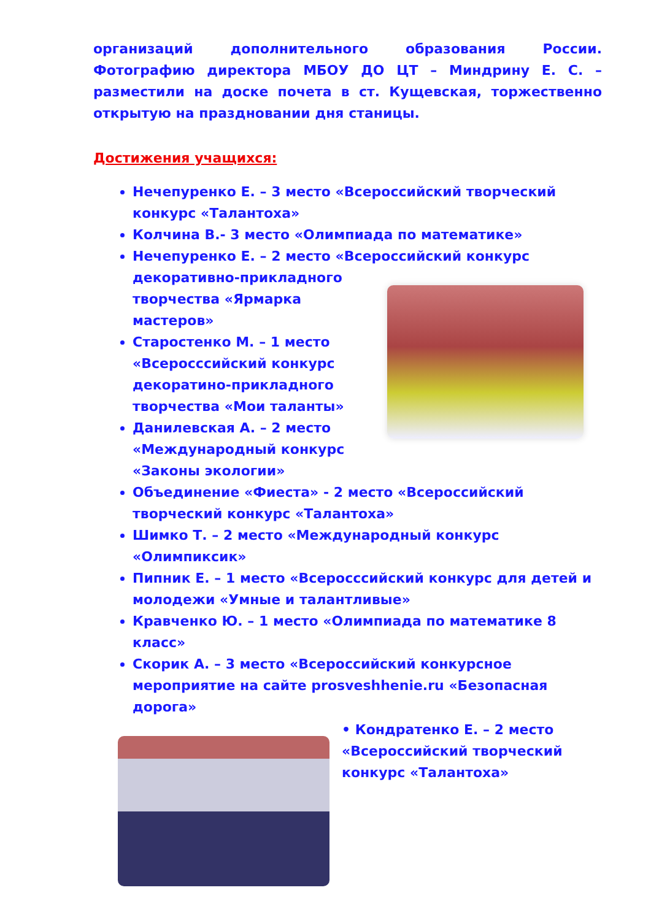организаций дополнительного образования России. Фотографию директора МБОУ ДО ЦТ – Миндрину Е. С. – разместили на доске почета в ст. Кущевская, торжественно открытую на праздновании дня станицы.
Достижения учащихся:
Нечепуренко Е. – 3 место «Всероссийский творческий конкурс «Талантоха»
Колчина В.- 3 место «Олимпиада по математике»
Нечепуренко Е. – 2 место «Всероссийский конкурс декоративно-прикладного
творчества «Ярмарка мастеров»
Старостенко М. – 1 место «Всеросссийский конкурс декоратино-прикладного творчества «Мои таланты»
Данилевская А. – 2 место «Международный конкурс «Законы экологии»
Объединение «Фиеста» - 2 место «Всероссийский творческий конкурс «Талантоха»
Шимко Т. – 2 место «Международный конкурс «Олимпиксик»
Пипник Е. – 1 место «Всеросссийский конкурс для детей и молодежи «Умные и талантливые»
Кравченко Ю. – 1 место «Олимпиада по математике 8 класс»
Скорик А. – 3 место «Всероссийский конкурсное мероприятие на сайте prosveshhenie.ru «Безопасная дорога»
• Кондратенко Е. – 2 место «Всероссийский творческий конкурс «Талантоха»